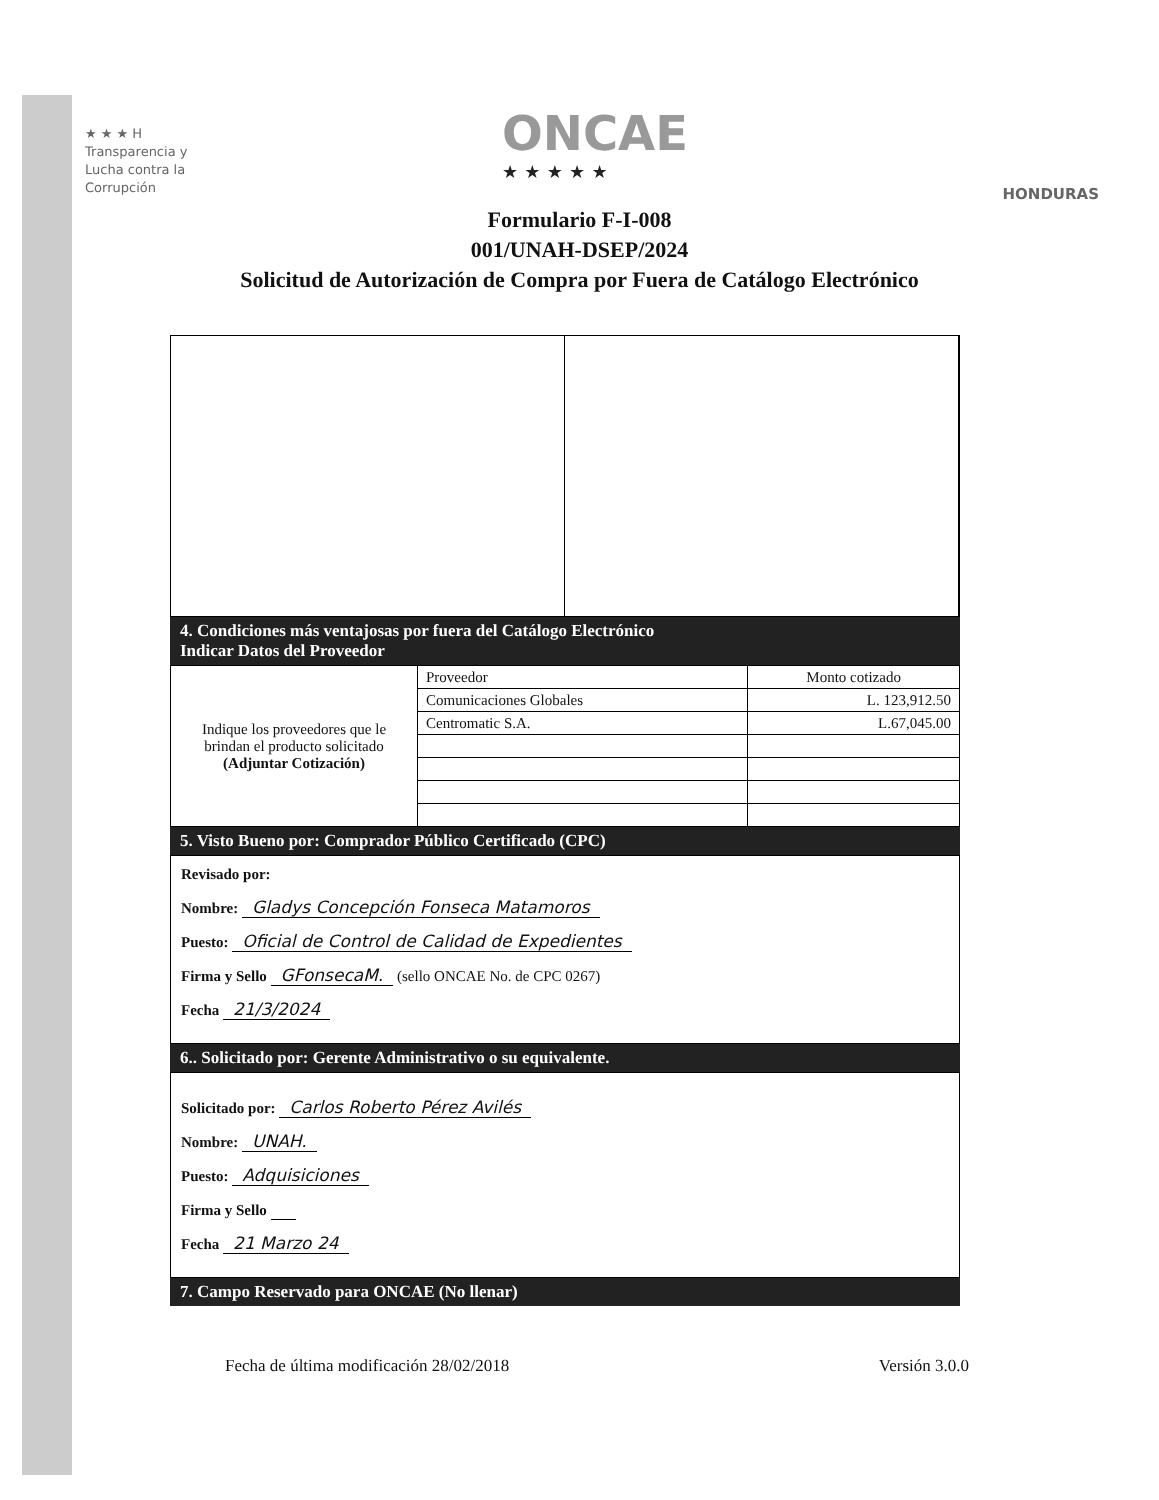★ ★ ★ H
Transparencia y
Lucha contra la
Corrupción
ONCAE
★ ★ ★ ★ ★
HONDURAS
Formulario F-I-008
001/UNAH-DSEP/2024
Solicitud de Autorización de Compra por Fuera de Catálogo Electrónico
4. Condiciones más ventajosas por fuera del Catálogo Electrónico
Indicar Datos del Proveedor
| Indique los proveedores que le brindan el producto solicitado (Adjuntar Cotización) | Proveedor | Monto cotizado |
| | Comunicaciones Globales | L. 123,912.50 |
| | Centromatic S.A. | L.67,045.00 |
5. Visto Bueno por: Comprador Público Certificado (CPC)
Revisado por:
Nombre: Gladys Concepción Fonseca Matamoros
Puesto: Oficial de Control de Calidad de Expedientes
Firma y Sello GFonsecaM. (sello ONCAE No. de CPC 0267)
Fecha 21/3/2024
6.. Solicitado por: Gerente Administrativo o su equivalente.
Solicitado por: Carlos Roberto Pérez Avilés
Nombre: UNAH.
Puesto: Adquisiciones
Firma y Sello
Fecha 21 Marzo 24
7. Campo Reservado para ONCAE (No llenar)
Fecha de última modificación 28/02/2018 Versión 3.0.0